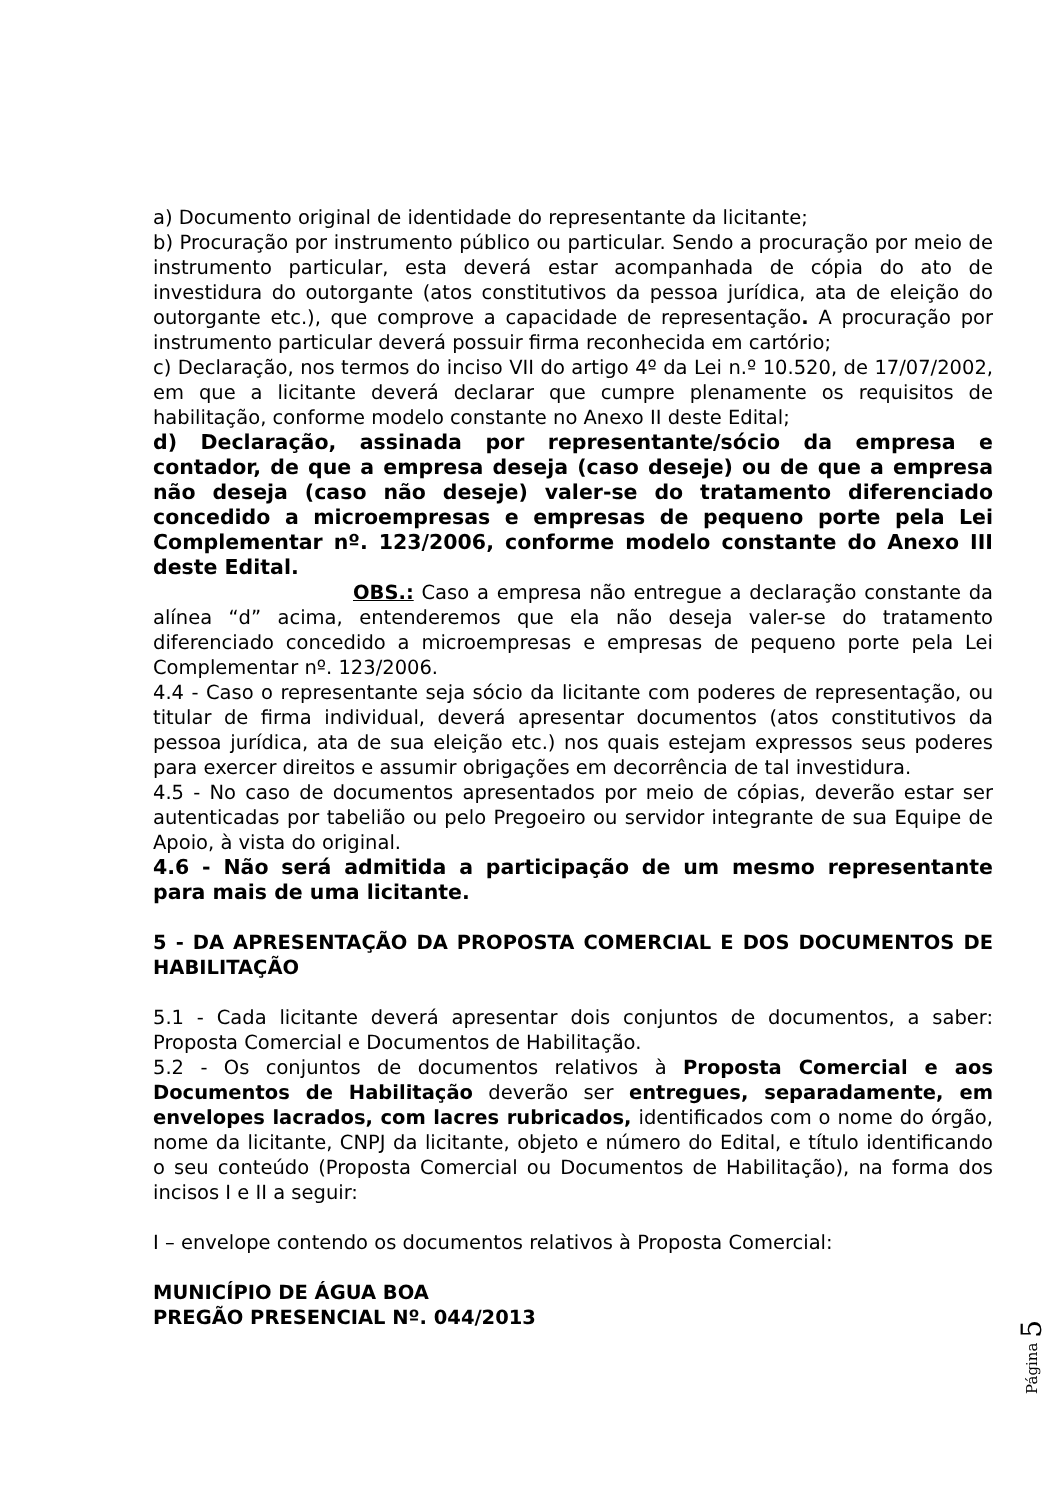a) Documento original de identidade do representante da licitante;
b) Procuração por instrumento público ou particular. Sendo a procuração por meio de instrumento particular, esta deverá estar acompanhada de cópia do ato de investidura do outorgante (atos constitutivos da pessoa jurídica, ata de eleição do outorgante etc.), que comprove a capacidade de representação. A procuração por instrumento particular deverá possuir firma reconhecida em cartório;
c) Declaração, nos termos do inciso VII do artigo 4º da Lei n.º 10.520, de 17/07/2002, em que a licitante deverá declarar que cumpre plenamente os requisitos de habilitação, conforme modelo constante no Anexo II deste Edital;
d) Declaração, assinada por representante/sócio da empresa e contador, de que a empresa deseja (caso deseje) ou de que a empresa não deseja (caso não deseje) valer-se do tratamento diferenciado concedido a microempresas e empresas de pequeno porte pela Lei Complementar nº. 123/2006, conforme modelo constante do Anexo III deste Edital.
OBS.: Caso a empresa não entregue a declaração constante da alínea “d” acima, entenderemos que ela não deseja valer-se do tratamento diferenciado concedido a microempresas e empresas de pequeno porte pela Lei Complementar nº. 123/2006.
4.4 - Caso o representante seja sócio da licitante com poderes de representação, ou titular de firma individual, deverá apresentar documentos (atos constitutivos da pessoa jurídica, ata de sua eleição etc.) nos quais estejam expressos seus poderes para exercer direitos e assumir obrigações em decorrência de tal investidura.
4.5 - No caso de documentos apresentados por meio de cópias, deverão estar ser autenticadas por tabelião ou pelo Pregoeiro ou servidor integrante de sua Equipe de Apoio, à vista do original.
4.6 - Não será admitida a participação de um mesmo representante para mais de uma licitante.
5 - DA APRESENTAÇÃO DA PROPOSTA COMERCIAL E DOS DOCUMENTOS DE HABILITAÇÃO
5.1 - Cada licitante deverá apresentar dois conjuntos de documentos, a saber: Proposta Comercial e Documentos de Habilitação.
5.2 - Os conjuntos de documentos relativos à Proposta Comercial e aos Documentos de Habilitação deverão ser entregues, separadamente, em envelopes lacrados, com lacres rubricados, identificados com o nome do órgão, nome da licitante, CNPJ da licitante, objeto e número do Edital, e título identificando o seu conteúdo (Proposta Comercial ou Documentos de Habilitação), na forma dos incisos I e II a seguir:
I – envelope contendo os documentos relativos à Proposta Comercial:
MUNICÍPIO DE ÁGUA BOA
PREGÃO PRESENCIAL Nº. 044/2013
Página 5